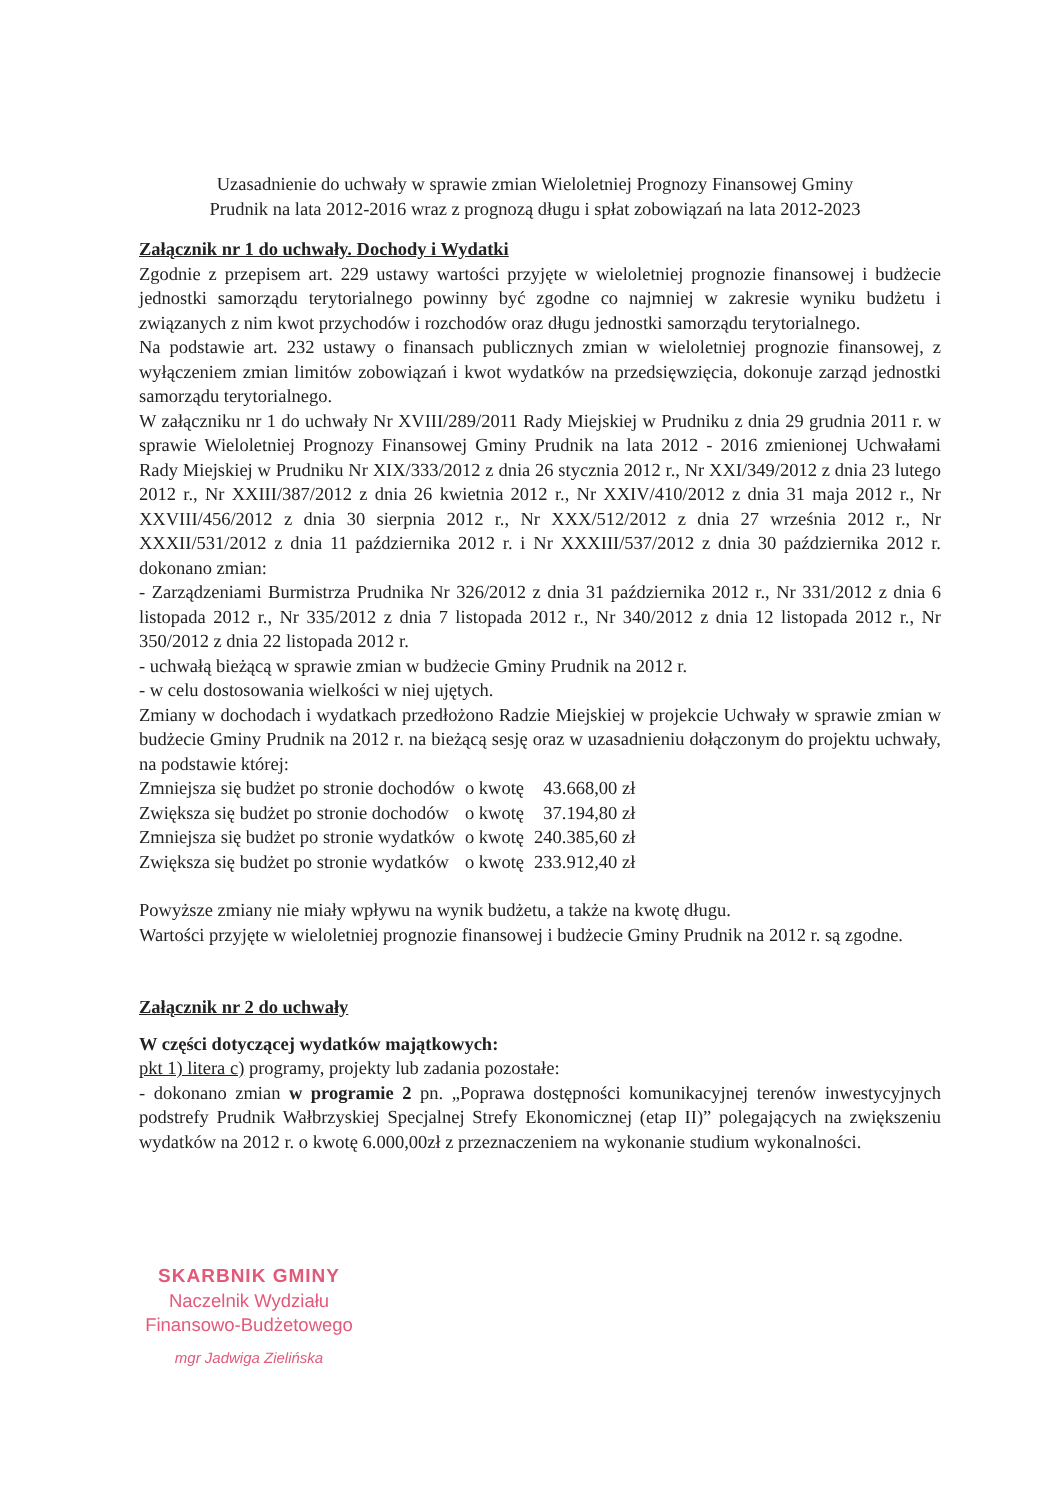Uzasadnienie do uchwały w sprawie zmian Wieloletniej Prognozy Finansowej Gminy
Prudnik na lata 2012-2016 wraz z prognozą długu i spłat zobowiązań na lata 2012-2023
Załącznik nr 1 do uchwały. Dochody i Wydatki
Zgodnie z przepisem art. 229 ustawy wartości przyjęte w wieloletniej prognozie finansowej i budżecie jednostki samorządu terytorialnego powinny być zgodne co najmniej w zakresie wyniku budżetu i związanych z nim kwot przychodów i rozchodów oraz długu jednostki samorządu terytorialnego.
Na podstawie art. 232 ustawy o finansach publicznych zmian w wieloletniej prognozie finansowej, z wyłączeniem zmian limitów zobowiązań i kwot wydatków na przedsięwzięcia, dokonuje zarząd jednostki samorządu terytorialnego.
W załączniku nr 1 do uchwały Nr XVIII/289/2011 Rady Miejskiej w Prudniku z dnia 29 grudnia 2011 r. w sprawie Wieloletniej Prognozy Finansowej Gminy Prudnik na lata 2012 - 2016 zmienionej Uchwałami Rady Miejskiej w Prudniku Nr XIX/333/2012 z dnia 26 stycznia 2012 r., Nr XXI/349/2012 z dnia 23 lutego 2012 r., Nr XXIII/387/2012 z dnia 26 kwietnia 2012 r., Nr XXIV/410/2012 z dnia 31 maja 2012 r., Nr XXVIII/456/2012 z dnia 30 sierpnia 2012 r., Nr XXX/512/2012 z dnia 27 września 2012 r., Nr XXXII/531/2012 z dnia 11 października 2012 r. i Nr XXXIII/537/2012 z dnia 30 października 2012 r. dokonano zmian:
- Zarządzeniami Burmistrza Prudnika Nr 326/2012 z dnia 31 października 2012 r., Nr 331/2012 z dnia 6 listopada 2012 r., Nr 335/2012 z dnia 7 listopada 2012 r., Nr 340/2012 z dnia 12 listopada 2012 r., Nr 350/2012 z dnia 22 listopada 2012 r.
- uchwałą bieżącą w sprawie zmian w budżecie Gminy Prudnik na 2012 r.
- w celu dostosowania wielkości w niej ujętych.
Zmiany w dochodach i wydatkach przedłożono Radzie Miejskiej w projekcie Uchwały w sprawie zmian w budżecie Gminy Prudnik na 2012 r. na bieżącą sesję oraz w uzasadnieniu dołączonym do projektu uchwały, na podstawie której:
| Zmniejsza się budżet po stronie dochodów | o kwotę | 43.668,00 zł |
| Zwiększa się budżet po stronie dochodów | o kwotę | 37.194,80 zł |
| Zmniejsza się budżet po stronie wydatków | o kwotę | 240.385,60 zł |
| Zwiększa się budżet po stronie wydatków | o kwotę | 233.912,40 zł |
Powyższe zmiany nie miały wpływu na wynik budżetu, a także na kwotę długu.
Wartości przyjęte w wieloletniej prognozie finansowej i budżecie Gminy Prudnik na 2012 r. są zgodne.
Załącznik nr 2 do uchwały
W części dotyczącej wydatków majątkowych:
pkt 1) litera c) programy, projekty lub zadania pozostałe:
- dokonano zmian w programie 2 pn. „Poprawa dostępności komunikacyjnej terenów inwestycyjnych podstrefy Prudnik Wałbrzyskiej Specjalnej Strefy Ekonomicznej (etap II)” polegających na zwiększeniu wydatków na 2012 r. o kwotę 6.000,00zł z przeznaczeniem na wykonanie studium wykonalności.
SKARBNIK GMINY
Naczelnik Wydziału
Finansowo-Budżetowego
mgr Jadwiga Zielińska